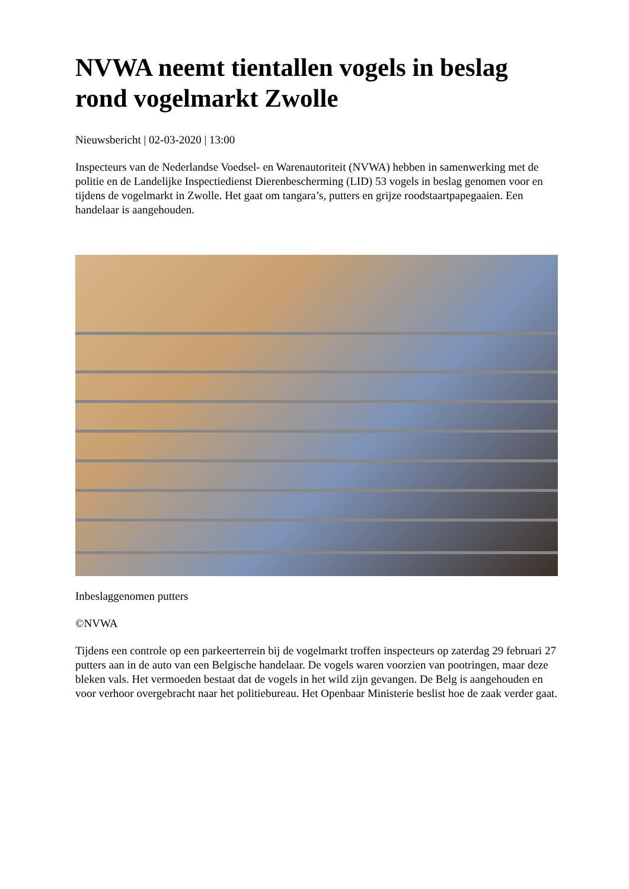NVWA neemt tientallen vogels in beslag rond vogelmarkt Zwolle
Nieuwsbericht | 02-03-2020 | 13:00
Inspecteurs van de Nederlandse Voedsel- en Warenautoriteit (NVWA) hebben in samenwerking met de politie en de Landelijke Inspectiedienst Dierenbescherming (LID) 53 vogels in beslag genomen voor en tijdens de vogelmarkt in Zwolle. Het gaat om tangara’s, putters en grijze roodstaartpapegaaien. Een handelaar is aangehouden.
Inbeslaggenomen putters
©NVWA
Tijdens een controle op een parkeerterrein bij de vogelmarkt troffen inspecteurs op zaterdag 29 februari 27 putters aan in de auto van een Belgische handelaar. De vogels waren voorzien van pootringen, maar deze bleken vals. Het vermoeden bestaat dat de vogels in het wild zijn gevangen. De Belg is aangehouden en voor verhoor overgebracht naar het politiebureau. Het Openbaar Ministerie beslist hoe de zaak verder gaat.